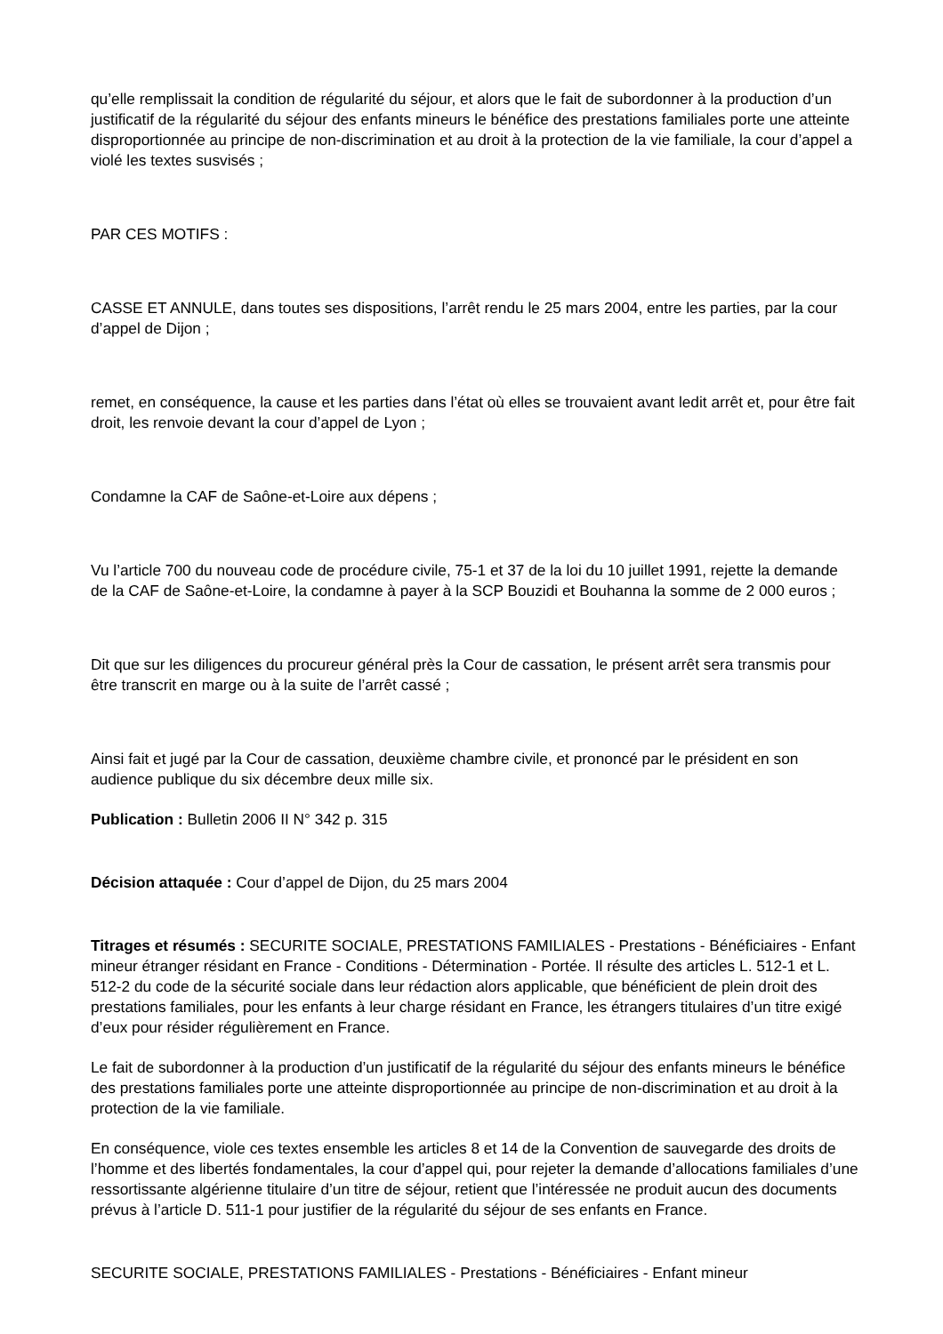qu’elle remplissait la condition de régularité du séjour, et alors que le fait de subordonner à la production d’un justificatif de la régularité du séjour des enfants mineurs le bénéfice des prestations familiales porte une atteinte disproportionnée au principe de non-discrimination et au droit à la protection de la vie familiale, la cour d’appel a violé les textes susvisés ;
PAR CES MOTIFS :
CASSE ET ANNULE, dans toutes ses dispositions, l’arrêt rendu le 25 mars 2004, entre les parties, par la cour d’appel de Dijon ;
remet, en conséquence, la cause et les parties dans l’état où elles se trouvaient avant ledit arrêt et, pour être fait droit, les renvoie devant la cour d’appel de Lyon ;
Condamne la CAF de Saône-et-Loire aux dépens ;
Vu l’article 700 du nouveau code de procédure civile, 75-1 et 37 de la loi du 10 juillet 1991, rejette la demande de la CAF de Saône-et-Loire, la condamne à payer à la SCP Bouzidi et Bouhanna la somme de 2 000 euros ;
Dit que sur les diligences du procureur général près la Cour de cassation, le présent arrêt sera transmis pour être transcrit en marge ou à la suite de l’arrêt cassé ;
Ainsi fait et jugé par la Cour de cassation, deuxième chambre civile, et prononcé par le président en son audience publique du six décembre deux mille six.
Publication : Bulletin 2006 II N° 342 p. 315
Décision attaquée : Cour d’appel de Dijon, du 25 mars 2004
Titrages et résumés : SECURITE SOCIALE, PRESTATIONS FAMILIALES - Prestations - Bénéficiaires - Enfant mineur étranger résidant en France - Conditions - Détermination - Portée. Il résulte des articles L. 512-1 et L. 512-2 du code de la sécurité sociale dans leur rédaction alors applicable, que bénéficient de plein droit des prestations familiales, pour les enfants à leur charge résidant en France, les étrangers titulaires d’un titre exigé d’eux pour résider régulièrement en France.
Le fait de subordonner à la production d’un justificatif de la régularité du séjour des enfants mineurs le bénéfice des prestations familiales porte une atteinte disproportionnée au principe de non-discrimination et au droit à la protection de la vie familiale.
En conséquence, viole ces textes ensemble les articles 8 et 14 de la Convention de sauvegarde des droits de l’homme et des libertés fondamentales, la cour d’appel qui, pour rejeter la demande d’allocations familiales d’une ressortissante algérienne titulaire d’un titre de séjour, retient que l’intéressée ne produit aucun des documents prévus à l’article D. 511-1 pour justifier de la régularité du séjour de ses enfants en France.
SECURITE SOCIALE, PRESTATIONS FAMILIALES - Prestations - Bénéficiaires - Enfant mineur